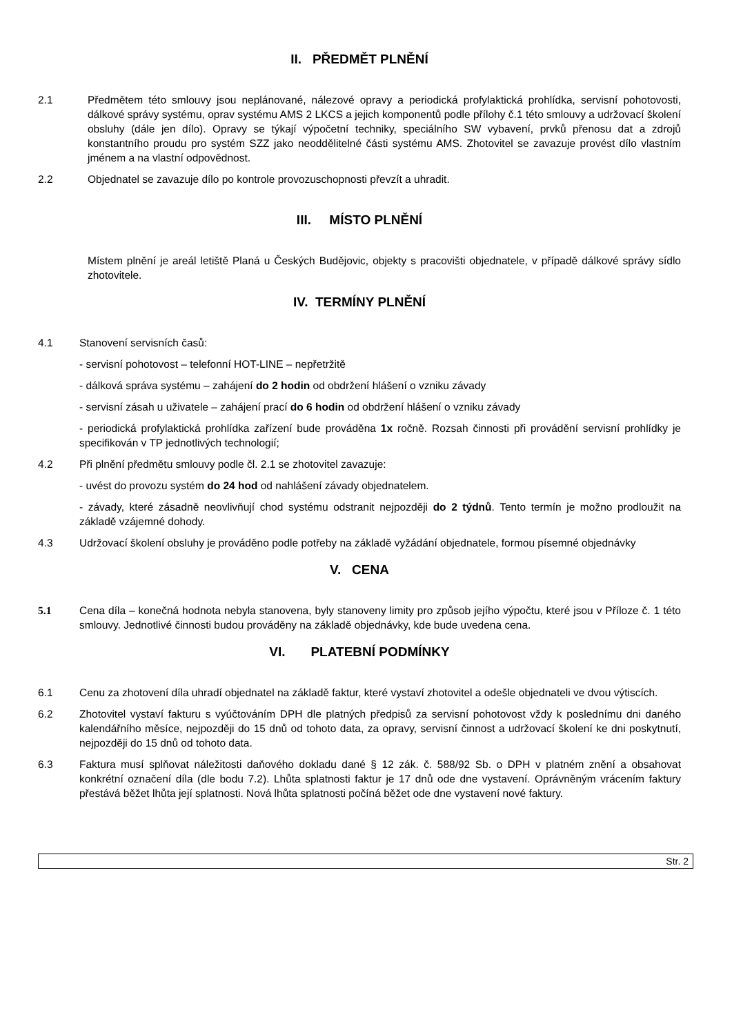II. PŘEDMĚT PLNĚNÍ
2.1 Předmětem této smlouvy jsou neplánované, nálezové opravy a periodická profylaktická prohlídka, servisní pohotovosti, dálkové správy systému, oprav systému AMS 2 LKCS a jejich komponentů podle přílohy č.1 této smlouvy a udržovací školení obsluhy (dále jen dílo). Opravy se týkají výpočetní techniky, speciálního SW vybavení, prvků přenosu dat a zdrojů konstantního proudu pro systém SZZ jako neoddělitelné části systému AMS. Zhotovitel se zavazuje provést dílo vlastním jménem a na vlastní odpovědnost.
2.2 Objednatel se zavazuje dílo po kontrole provozuschopnosti převzít a uhradit.
III. MÍSTO PLNĚNÍ
Místem plnění je areál letiště Planá u Českých Budějovic, objekty s pracovišti objednatele, v případě dálkové správy sídlo zhotovitele.
IV. TERMÍNY PLNĚNÍ
4.1 Stanovení servisních časů:
- servisní pohotovost – telefonní HOT-LINE – nepřetržitě
- dálková správa systému – zahájení do 2 hodin od obdržení hlášení o vzniku závady
- servisní zásah u uživatele – zahájení prací do 6 hodin od obdržení hlášení o vzniku závady
- periodická profylaktická prohlídka zařízení bude prováděna 1x ročně. Rozsah činnosti při provádění servisní prohlídky je specifikován v TP jednotlivých technologií;
4.2 Při plnění předmětu smlouvy podle čl. 2.1 se zhotovitel zavazuje:
- uvést do provozu systém do 24 hod od nahlášení závady objednatelem.
- závady, které zásadně neovlivňují chod systému odstranit nejpozději do 2 týdnů. Tento termín je možno prodloužit na základě vzájemné dohody.
4.3 Udržovací školení obsluhy je prováděno podle potřeby na základě vyžádání objednatele, formou písemné objednávky
V. CENA
5.1 Cena díla – konečná hodnota nebyla stanovena, byly stanoveny limity pro způsob jejího výpočtu, které jsou v Příloze č. 1 této smlouvy. Jednotlivé činnosti budou prováděny na základě objednávky, kde bude uvedena cena.
VI. PLATEBNÍ PODMÍNKY
6.1 Cenu za zhotovení díla uhradí objednatel na základě faktur, které vystaví zhotovitel a odešle objednateli ve dvou výtiscích.
6.2 Zhotovitel vystaví fakturu s vyúčtováním DPH dle platných předpisů za servisní pohotovost vždy k poslednímu dni daného kalendářního měsíce, nejpozději do 15 dnů od tohoto data, za opravy, servisní činnost a udržovací školení ke dni poskytnutí, nejpozději do 15 dnů od tohoto data.
6.3 Faktura musí splňovat náležitosti daňového dokladu dané § 12 zák. č. 588/92 Sb. o DPH v platném znění a obsahovat konkrétní označení díla (dle bodu 7.2). Lhůta splatnosti faktur je 17 dnů ode dne vystavení. Oprávněným vrácením faktury přestává běžet lhůta její splatnosti. Nová lhůta splatnosti počíná běžet ode dne vystavení nové faktury.
Str. 2